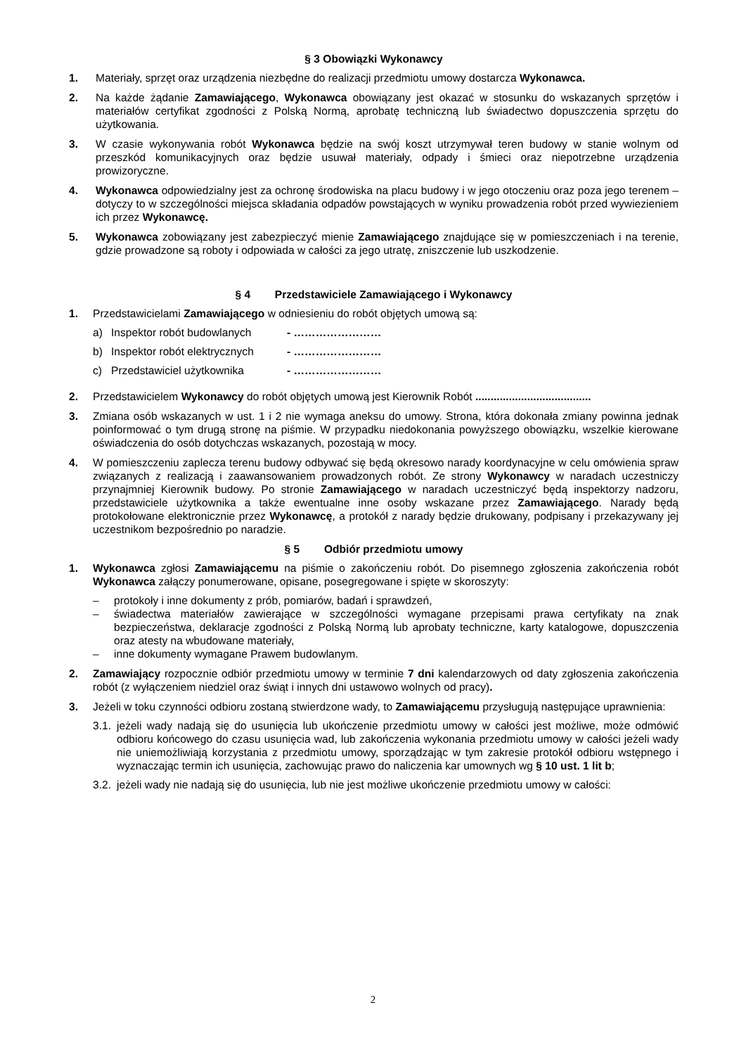§ 3 Obowiązki Wykonawcy
1. Materiały, sprzęt oraz urządzenia niezbędne do realizacji przedmiotu umowy dostarcza Wykonawca.
2. Na każde żądanie Zamawiającego, Wykonawca obowiązany jest okazać w stosunku do wskazanych sprzętów i materiałów certyfikat zgodności z Polską Normą, aprobatę techniczną lub świadectwo dopuszczenia sprzętu do użytkowania.
3. W czasie wykonywania robót Wykonawca będzie na swój koszt utrzymywał teren budowy w stanie wolnym od przeszkód komunikacyjnych oraz będzie usuwał materiały, odpady i śmieci oraz niepotrzebne urządzenia prowizoryczne.
4. Wykonawca odpowiedzialny jest za ochronę środowiska na placu budowy i w jego otoczeniu oraz poza jego terenem – dotyczy to w szczególności miejsca składania odpadów powstających w wyniku prowadzenia robót przed wywiezieniem ich przez Wykonawcę.
5. Wykonawca zobowiązany jest zabezpieczyć mienie Zamawiającego znajdujące się w pomieszczeniach i na terenie, gdzie prowadzone są roboty i odpowiada w całości za jego utratę, zniszczenie lub uszkodzenie.
§ 4 Przedstawiciele Zamawiającego i Wykonawcy
1. Przedstawicielami Zamawiającego w odniesieniu do robót objętych umową są:
a) Inspektor robót budowlanych - ……………………
b) Inspektor robót elektrycznych - ……………………
c) Przedstawiciel użytkownika - ……………………
2. Przedstawicielem Wykonawcy do robót objętych umową jest Kierownik Robót ......................................
3. Zmiana osób wskazanych w ust. 1 i 2 nie wymaga aneksu do umowy. Strona, która dokonała zmiany powinna jednak poinformować o tym drugą stronę na piśmie. W przypadku niedokonania powyższego obowiązku, wszelkie kierowane oświadczenia do osób dotychczas wskazanych, pozostają w mocy.
4. W pomieszczeniu zaplecza terenu budowy odbywać się będą okresowo narady koordynacyjne w celu omówienia spraw związanych z realizacją i zaawansowaniem prowadzonych robót. Ze strony Wykonawcy w naradach uczestniczy przynajmniej Kierownik budowy. Po stronie Zamawiającego w naradach uczestniczyć będą inspektorzy nadzoru, przedstawiciele użytkownika a także ewentualne inne osoby wskazane przez Zamawiającego. Narady będą protokołowane elektronicznie przez Wykonawcę, a protokół z narady będzie drukowany, podpisany i przekazywany jej uczestnikom bezpośrednio po naradzie.
§ 5 Odbiór przedmiotu umowy
1. Wykonawca zgłosi Zamawiającemu na piśmie o zakończeniu robót. Do pisemnego zgłoszenia zakończenia robót Wykonawca załączy ponumerowane, opisane, posegregowane i spięte w skoroszyty:
– protokoły i inne dokumenty z prób, pomiarów, badań i sprawdzeń,
– świadectwa materiałów zawierające w szczególności wymagane przepisami prawa certyfikaty na znak bezpieczeństwa, deklaracje zgodności z Polską Normą lub aprobaty techniczne, karty katalogowe, dopuszczenia oraz atesty na wbudowane materiały,
– inne dokumenty wymagane Prawem budowlanym.
2. Zamawiający rozpocznie odbiór przedmiotu umowy w terminie 7 dni kalendarzowych od daty zgłoszenia zakończenia robót (z wyłączeniem niedziel oraz świąt i innych dni ustawowo wolnych od pracy).
3. Jeżeli w toku czynności odbioru zostaną stwierdzone wady, to Zamawiającemu przysługują następujące uprawnienia:
3.1. jeżeli wady nadają się do usunięcia lub ukończenie przedmiotu umowy w całości jest możliwe, może odmówić odbioru końcowego do czasu usunięcia wad, lub zakończenia wykonania przedmiotu umowy w całości jeżeli wady nie uniemożliwiają korzystania z przedmiotu umowy, sporządzając w tym zakresie protokół odbioru wstępnego i wyznaczając termin ich usunięcia, zachowując prawo do naliczenia kar umownych wg § 10 ust. 1 lit b;
3.2. jeżeli wady nie nadają się do usunięcia, lub nie jest możliwe ukończenie przedmiotu umowy w całości:
2